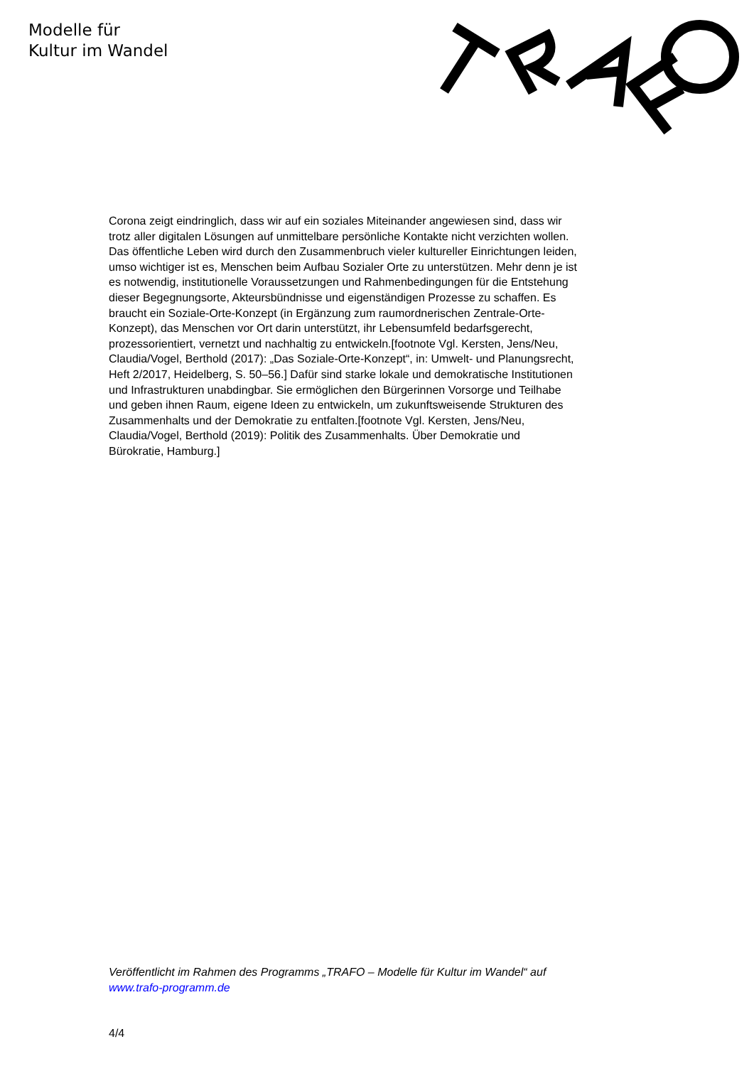Modelle für
Kultur im Wandel
Corona zeigt eindringlich, dass wir auf ein soziales Miteinander angewiesen sind, dass wir trotz aller digitalen Lösungen auf unmittelbare persönliche Kontakte nicht verzichten wollen. Das öffentliche Leben wird durch den Zusammenbruch vieler kultureller Einrichtungen leiden, umso wichtiger ist es, Menschen beim Aufbau Sozialer Orte zu unterstützen. Mehr denn je ist es notwendig, institutionelle Voraussetzungen und Rahmenbedingungen für die Entstehung dieser Begegnungsorte, Akteursbündnisse und eigenständigen Prozesse zu schaffen. Es braucht ein Soziale-Orte-Konzept (in Ergänzung zum raumordnerischen Zentrale-Orte-Konzept), das Menschen vor Ort darin unterstützt, ihr Lebensumfeld bedarfsgerecht, prozessorientiert, vernetzt und nachhaltig zu entwickeln.[footnote Vgl. Kersten, Jens/Neu, Claudia/Vogel, Berthold (2017): „Das Soziale-Orte-Konzept“, in: Umwelt- und Planungsrecht, Heft 2/2017, Heidelberg, S. 50–56.] Dafür sind starke lokale und demokratische Institutionen und Infrastrukturen unabdingbar. Sie ermöglichen den Bürgerinnen Vorsorge und Teilhabe und geben ihnen Raum, eigene Ideen zu entwickeln, um zukunftsweisende Strukturen des Zusammenhalts und der Demokratie zu entfalten.[footnote Vgl. Kersten, Jens/Neu, Claudia/Vogel, Berthold (2019): Politik des Zusammenhalts. Über Demokratie und Bürokratie, Hamburg.]
Veröffentlicht im Rahmen des Programms „TRAFO – Modelle für Kultur im Wandel“ auf www.trafo-programm.de
4/4